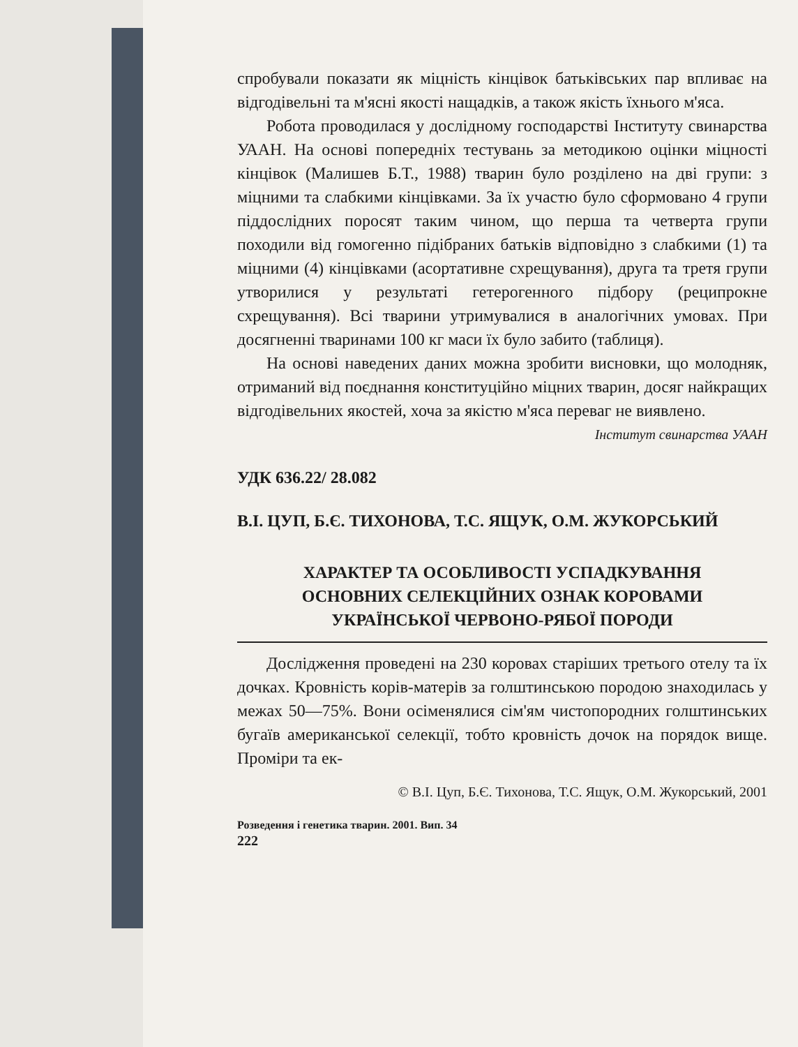спробували показати як міцність кінцівок батьківських пар впливає на відгодівельні та м'ясні якості нащадків, а також якість їхнього м'яса.
Робота проводилася у дослідному господарстві Інституту свинарства УААН. На основі попередніх тестувань за методикою оцінки міцності кінцівок (Малишев Б.Т., 1988) тварин було розділено на дві групи: з міцними та слабкими кінцівками. За їх участю було сформовано 4 групи піддослідних поросят таким чином, що перша та четверта групи походили від гомогенно підібраних батьків відповідно з слабкими (1) та міцними (4) кінцівками (асортативне схрещування), друга та третя групи утворилися у результаті гетерогенного підбору (реципрокне схрещування). Всі тварини утримувалися в аналогічних умовах. При досягненні тваринами 100 кг маси їх було забито (таблиця).
На основі наведених даних можна зробити висновки, що молодняк, отриманий від поєднання конституційно міцних тварин, досяг найкращих відгодівельних якостей, хоча за якістю м'яса переваг не виявлено.
Інститут свинарства УААН
УДК 636.22/ 28.082
В.І. ЦУП, Б.Є. ТИХОНОВА, Т.С. ЯЩУК, О.М. ЖУКОРСЬКИЙ
ХАРАКТЕР ТА ОСОБЛИВОСТІ УСПАДКУВАННЯ
ОСНОВНИХ СЕЛЕКЦІЙНИХ ОЗНАК КОРОВАМИ
УКРАЇНСЬКОЇ ЧЕРВОНО-РЯБОЇ ПОРОДИ
Дослідження проведені на 230 коровах старіших третього отелу та їх дочках. Кровність корів-матерів за голштинською породою знаходилась у межах 50—75%. Вони осіменялися сім'ям чистопородних голштинських бугаїв американської селекції, тобто кровність дочок на порядок вище. Проміри та ек-
© В.І. Цуп, Б.Є. Тихонова, Т.С. Ящук, О.М. Жукорський, 2001
Розведення і генетика тварин. 2001. Вип. 34
222